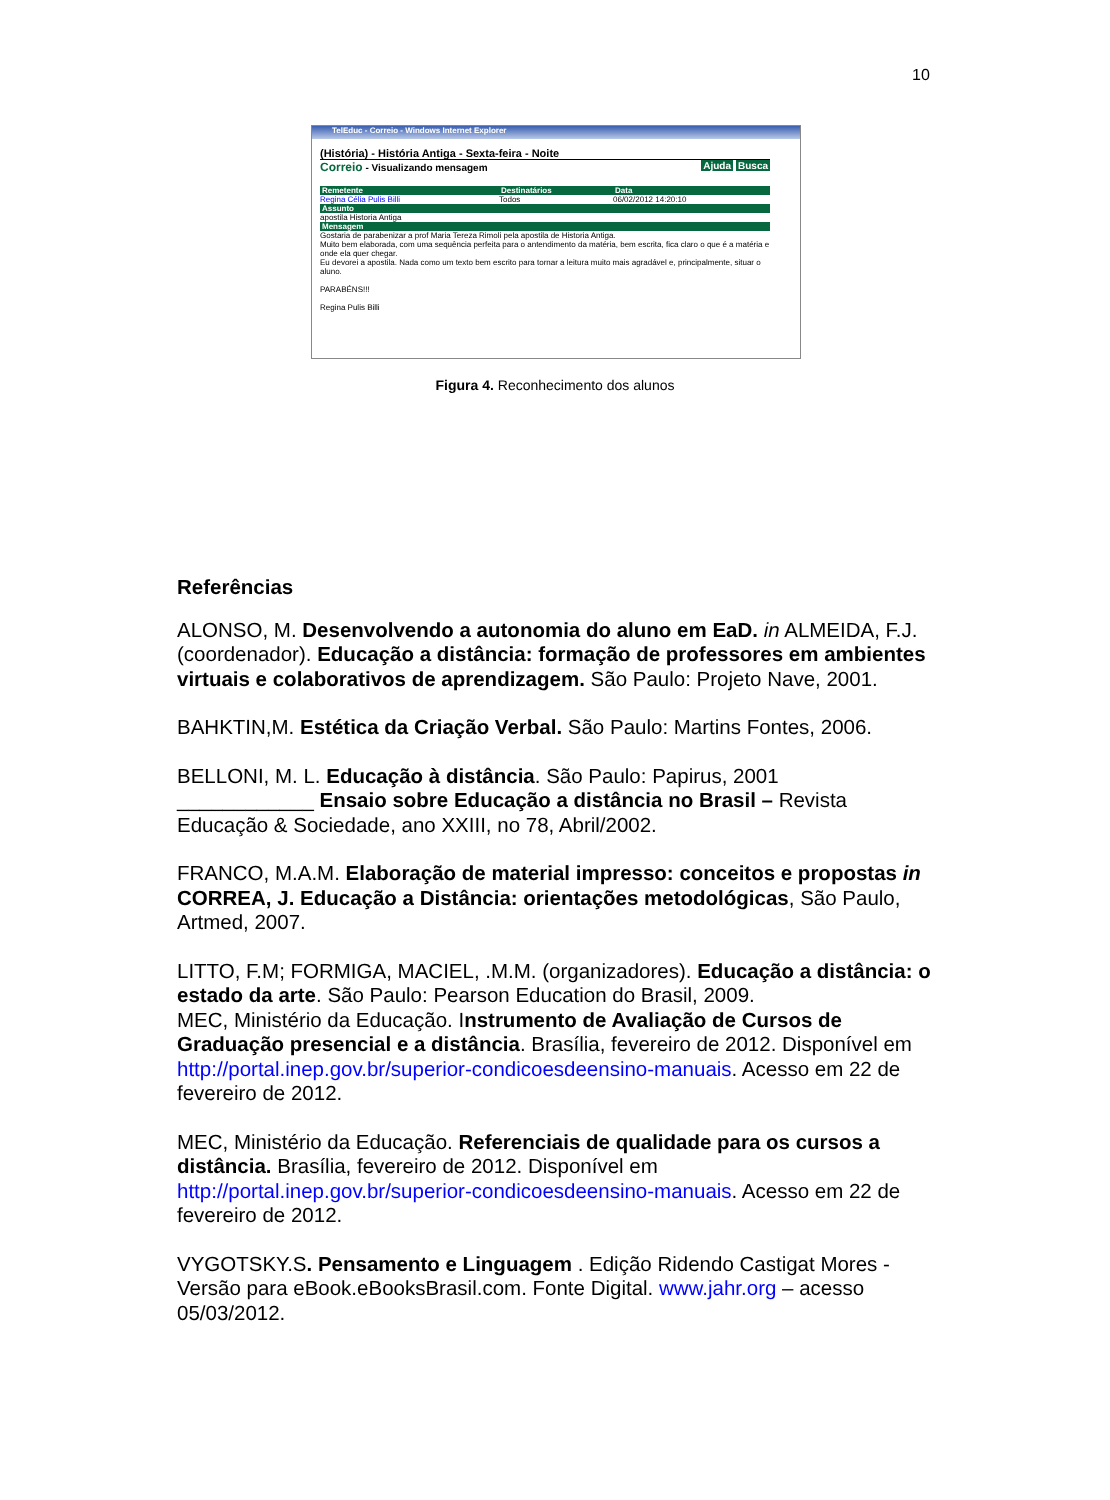10
TelEduc - Correio - Windows Internet Explorer
(História) - História Antiga - Sexta-feira - Noite
Correio - Visualizando mensagem Busca Ajuda
Remetente Destinatários Data
Regina Célia Pulis Billi Todos 06/02/2012 14:20:10
Assunto
apostila Historia Antiga
Mensagem
Gostaria de parabenizar a prof Maria Tereza Rimoli pela apostila de Historia Antiga.
Muito bem elaborada, com uma sequência perfeita para o antendimento da matéria, bem escrita, fica claro o que é a matéria e onde ela quer chegar.
Eu devorei a apostila. Nada como um texto bem escrito para tornar a leitura muito mais agradável e, principalmente, situar o aluno.
PARABÉNS!!!
Regina Pulis Billi
Figura 4. Reconhecimento dos alunos
Referências
ALONSO, M. Desenvolvendo a autonomia do aluno em EaD. in ALMEIDA, F.J. (coordenador). Educação a distância: formação de professores em ambientes virtuais e colaborativos de aprendizagem. São Paulo: Projeto Nave, 2001.
BAHKTIN,M. Estética da Criação Verbal. São Paulo: Martins Fontes, 2006.
BELLONI, M. L. Educação à distância. São Paulo: Papirus, 2001
____________ Ensaio sobre Educação a distância no Brasil – Revista Educação & Sociedade, ano XXIII, no 78, Abril/2002.
FRANCO, M.A.M. Elaboração de material impresso: conceitos e propostas in CORREA, J. Educação a Distância: orientações metodológicas, São Paulo, Artmed, 2007.
LITTO, F.M; FORMIGA, MACIEL, .M.M. (organizadores). Educação a distância: o estado da arte. São Paulo: Pearson Education do Brasil, 2009.
MEC, Ministério da Educação. Instrumento de Avaliação de Cursos de Graduação presencial e a distância. Brasília, fevereiro de 2012. Disponível em http://portal.inep.gov.br/superior-condicoesdeensino-manuais. Acesso em 22 de fevereiro de 2012.
MEC, Ministério da Educação. Referenciais de qualidade para os cursos a distância. Brasília, fevereiro de 2012. Disponível em http://portal.inep.gov.br/superior-condicoesdeensino-manuais. Acesso em 22 de fevereiro de 2012.
VYGOTSKY.S. Pensamento e Linguagem . Edição Ridendo Castigat Mores - Versão para eBook.eBooksBrasil.com. Fonte Digital. www.jahr.org – acesso 05/03/2012.